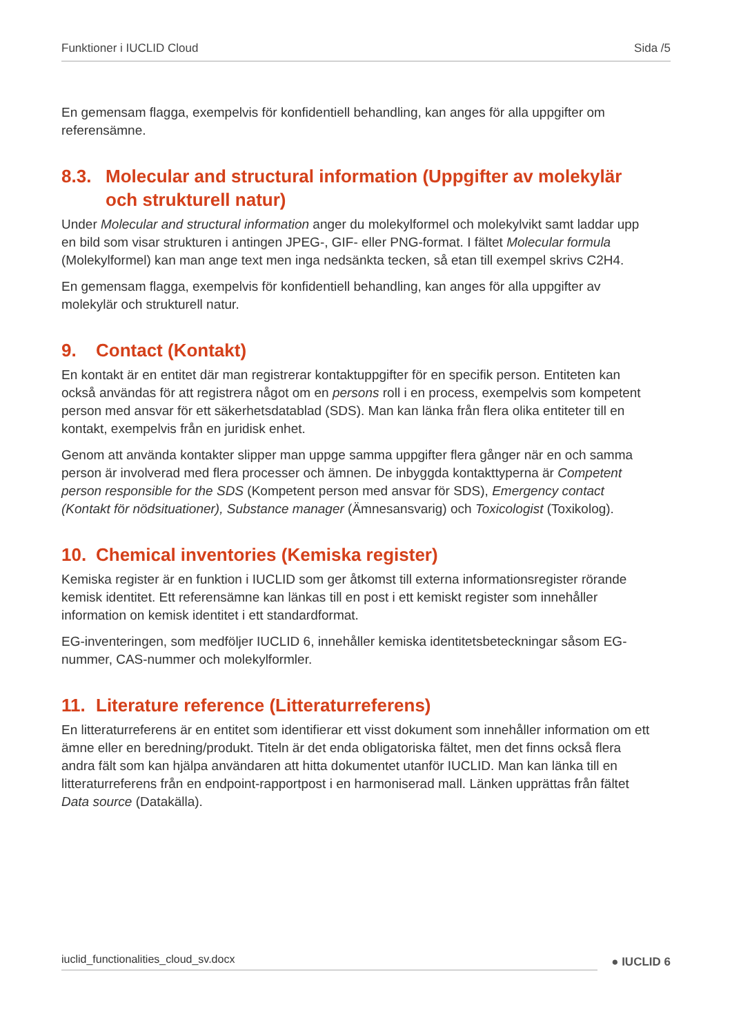Funktioner i IUCLID Cloud Sida /5
En gemensam flagga, exempelvis för konfidentiell behandling, kan anges för alla uppgifter om referensämne.
8.3. Molecular and structural information (Uppgifter av molekylär och strukturell natur)
Under Molecular and structural information anger du molekylformel och molekylvikt samt laddar upp en bild som visar strukturen i antingen JPEG-, GIF- eller PNG-format. I fältet Molecular formula (Molekylformel) kan man ange text men inga nedsänkta tecken, så etan till exempel skrivs C2H4.
En gemensam flagga, exempelvis för konfidentiell behandling, kan anges för alla uppgifter av molekylär och strukturell natur.
9. Contact (Kontakt)
En kontakt är en entitet där man registrerar kontaktuppgifter för en specifik person. Entiteten kan också användas för att registrera något om en persons roll i en process, exempelvis som kompetent person med ansvar för ett säkerhetsdatablad (SDS). Man kan länka från flera olika entiteter till en kontakt, exempelvis från en juridisk enhet.
Genom att använda kontakter slipper man uppge samma uppgifter flera gånger när en och samma person är involverad med flera processer och ämnen. De inbyggda kontakttyperna är Competent person responsible for the SDS (Kompetent person med ansvar för SDS), Emergency contact (Kontakt för nödsituationer), Substance manager (Ämnesansvarig) och Toxicologist (Toxikolog).
10. Chemical inventories (Kemiska register)
Kemiska register är en funktion i IUCLID som ger åtkomst till externa informationsregister rörande kemisk identitet. Ett referensämne kan länkas till en post i ett kemiskt register som innehåller information on kemisk identitet i ett standardformat.
EG-inventeringen, som medföljer IUCLID 6, innehåller kemiska identitetsbeteckningar såsom EG-nummer, CAS-nummer och molekylformler.
11. Literature reference (Litteraturreferens)
En litteraturreferens är en entitet som identifierar ett visst dokument som innehåller information om ett ämne eller en beredning/produkt. Titeln är det enda obligatoriska fältet, men det finns också flera andra fält som kan hjälpa användaren att hitta dokumentet utanför IUCLID. Man kan länka till en litteraturreferens från en endpoint-rapportpost i en harmoniserad mall. Länken upprättas från fältet Data source (Datakälla).
iuclid_functionalities_cloud_sv.docx ● IUCLID 6